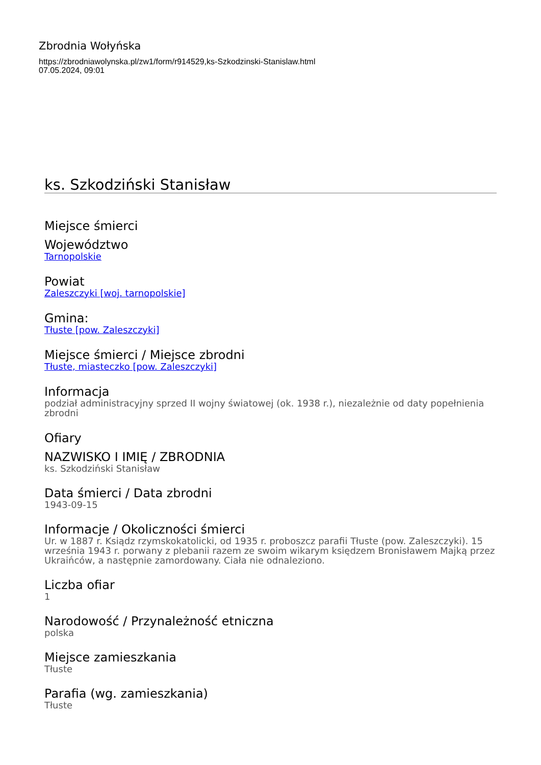Zbrodnia Wołyńska
https://zbrodniawolynska.pl/zw1/form/r914529,ks-Szkodzinski-Stanislaw.html
07.05.2024, 09:01
ks. Szkodziński Stanisław
Miejsce śmierci
Województwo
Tarnopolskie
Powiat
Zaleszczyki [woj. tarnopolskie]
Gmina:
Tłuste [pow. Zaleszczyki]
Miejsce śmierci / Miejsce zbrodni
Tłuste, miasteczko [pow. Zaleszczyki]
Informacja
podział administracyjny sprzed II wojny światowej (ok. 1938 r.), niezależnie od daty popełnienia zbrodni
Ofiary
NAZWISKO I IMIĘ / ZBRODNIA
ks. Szkodziński Stanisław
Data śmierci / Data zbrodni
1943-09-15
Informacje / Okoliczności śmierci
Ur. w 1887 r. Ksiądz rzymskokatolicki, od 1935 r. proboszcz parafii Tłuste (pow. Zaleszczyki). 15 września 1943 r. porwany z plebanii razem ze swoim wikarym księdzem Bronisławem Majką przez Ukraińców, a następnie zamordowany. Ciała nie odnaleziono.
Liczba ofiar
1
Narodowość / Przynależność etniczna
polska
Miejsce zamieszkania
Tłuste
Parafia (wg. zamieszkania)
Tłuste